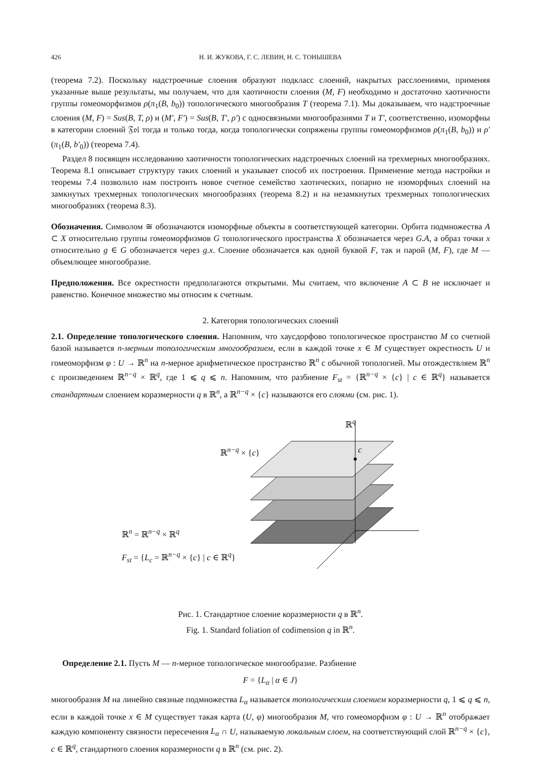426 Н. И. ЖУКОВА, Г. С. ЛЕВИН, Н. С. ТОНЫШЕВА
(теорема 7.2). Поскольку надстроечные слоения образуют подкласс слоений, накрытых расслоениями, применяя указанные выше результаты, мы получаем, что для хаотичности слоения (M, F) необходимо и достаточно хаотичности группы гомеоморфизмов ρ(π<sub>1</sub>(B, b<sub>0</sub>)) топологического многообразия T (теорема 7.1). Мы доказываем, что надстроечные слоения (M, F) = Sus(B, T, ρ) и (M′, F′) = Sus(B, T′, ρ′) с односвязными многообразиями T и T′, соответственно, изоморфны в категории слоений 𝔉𝔬𝔩 тогда и только тогда, когда топологически сопряжены группы гомеоморфизмов ρ(π<sub>1</sub>(B, b<sub>0</sub>)) и ρ′(π<sub>1</sub>(B, b′<sub>0</sub>)) (теорема 7.4).
Раздел 8 посвящен исследованию хаотичности топологических надстроечных слоений на трехмерных многообразиях. Теорема 8.1 описывает структуру таких слоений и указывает способ их построения. Применение метода настройки и теоремы 7.4 позволило нам построить новое счетное семейство хаотических, попарно не изоморфных слоений на замкнутых трехмерных топологических многообразиях (теорема 8.2) и на незамкнутых трехмерных топологических многообразиях (теорема 8.3).
Обозначения. Символом ≅ обозначаются изоморфные объекты в соответствующей категории. Орбита подмножества A ⊂ X относительно группы гомеоморфизмов G топологического пространства X обозначается через G.A, а образ точки x относительно g ∈ G обозначается через g.x. Слоение обозначается как одной буквой F, так и парой (M, F), где M — объемлющее многообразие.
Предположения. Все окрестности предполагаются открытыми. Мы считаем, что включение A ⊂ B не исключает и равенство. Конечное множество мы относим к счетным.
2. Категория топологических слоений
2.1. Определение топологического слоения. Напомним, что хаусдорфово топологическое пространство M со счетной базой называется n-мерным топологическим многообразием, если в каждой точке x ∈ M существует окрестность U и гомеоморфизм φ : U → ℝ<sup>n</sup> на n-мерное арифметическое пространство ℝ<sup>n</sup> с обычной топологией. Мы отождествляем ℝ<sup>n</sup> с произведением ℝ<sup>n−q</sup> × ℝ<sup>q</sup>, где 1 ⩽ q ⩽ n. Напомним, что разбиение F<sub>st</sub> = {ℝ<sup>n−q</sup> × {c} | c ∈ ℝ<sup>q</sup>} называется стандартным слоением коразмерности q в ℝ<sup>n</sup>, а ℝ<sup>n−q</sup> × {c} называются его слоями (см. рис. 1).
ℝ<sup>n</sup> = ℝ<sup>n−q</sup> × ℝ<sup>q</sup>
F<sub>st</sub> = {L<sub>c</sub> = ℝ<sup>n−q</sup> × {c} | c ∈ ℝ<sup>q</sup>}
ℝ<sup>n−q</sup> × {c}
ℝ<sup>q</sup>
c
Рис. 1. Стандартное слоение коразмерности q в ℝ<sup>n</sup>.
Fig. 1. Standard foliation of codimension q in ℝ<sup>n</sup>.
Определение 2.1. Пусть M — n-мерное топологическое многообразие. Разбиение
F = {L<sub>α</sub> | α ∈ J}
многообразия M на линейно связные подмножества L<sub>α</sub> называется топологическим слоением коразмерности q, 1 ⩽ q ⩽ n, если в каждой точке x ∈ M существует такая карта (U, φ) многообразия M, что гомеоморфизм φ : U → ℝ<sup>n</sup> отображает каждую компоненту связности пересечения L<sub>α</sub> ∩ U, называемую локальным слоем, на соответствующий слой ℝ<sup>n−q</sup> × {c}, c ∈ ℝ<sup>q</sup>, стандартного слоения коразмерности q в ℝ<sup>n</sup> (см. рис. 2).